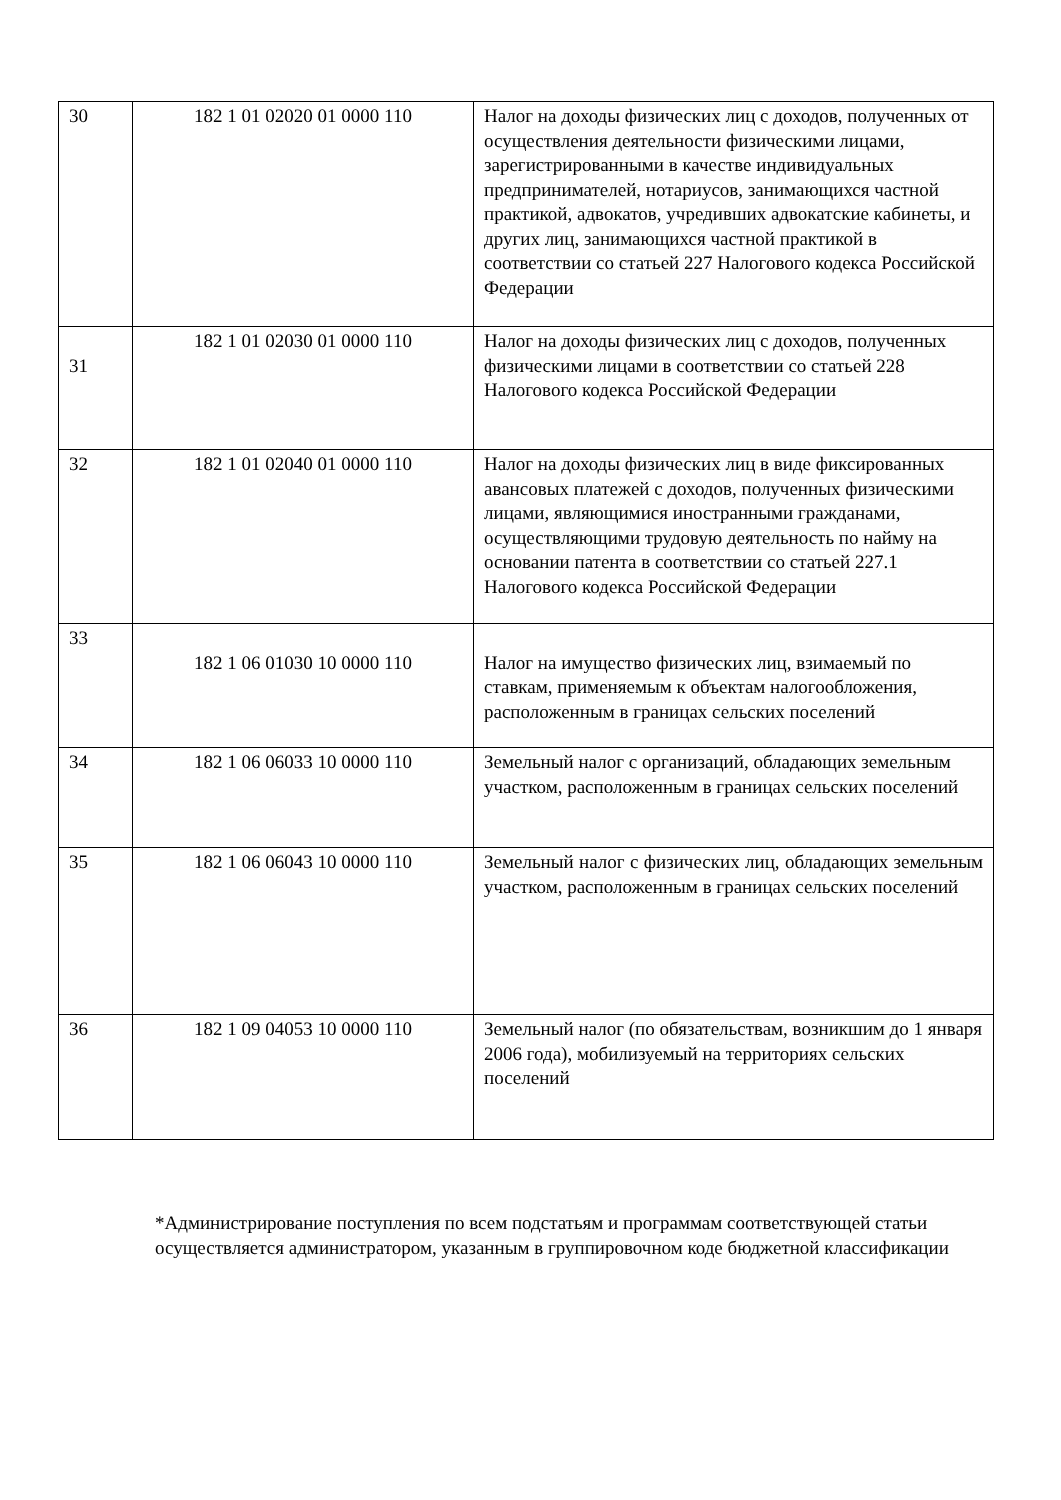| 30 | 182 1 01 02020 01 0000 110 | Налог на доходы физических лиц с доходов, полученных от осуществления деятельности физическими лицами, зарегистрированными в качестве индивидуальных предпринимателей, нотариусов, занимающихся частной практикой, адвокатов, учредивших адвокатские кабинеты, и других лиц, занимающихся частной практикой в соответствии со статьей 227 Налогового кодекса Российской Федерации |
| 31 | 182 1 01 02030 01 0000 110 | Налог на доходы физических лиц с доходов, полученных физическими лицами в соответствии со статьей 228 Налогового кодекса Российской Федерации |
| 32 | 182 1 01 02040 01 0000 110 | Налог на доходы физических лиц в виде фиксированных авансовых платежей с доходов, полученных физическими лицами, являющимися иностранными гражданами, осуществляющими трудовую деятельность по найму на основании патента в соответствии со статьей 227.1 Налогового кодекса Российской Федерации |
| 33 | 182 1 06 01030 10 0000 110 | Налог на имущество физических лиц, взимаемый по ставкам, применяемым к объектам налогообложения, расположенным в границах сельских поселений |
| 34 | 182 1 06 06033 10 0000 110 | Земельный налог с организаций, обладающих земельным участком, расположенным в границах сельских поселений |
| 35 | 182 1 06 06043 10 0000 110 | Земельный налог с физических лиц, обладающих земельным участком, расположенным в границах сельских поселений |
| 36 | 182 1 09 04053 10 0000 110 | Земельный налог (по обязательствам, возникшим до 1 января 2006 года), мобилизуемый на территориях сельских поселений |
*Администрирование поступления по всем подстатьям и программам соответствующей статьи осуществляется администратором, указанным в группировочном коде бюджетной классификации